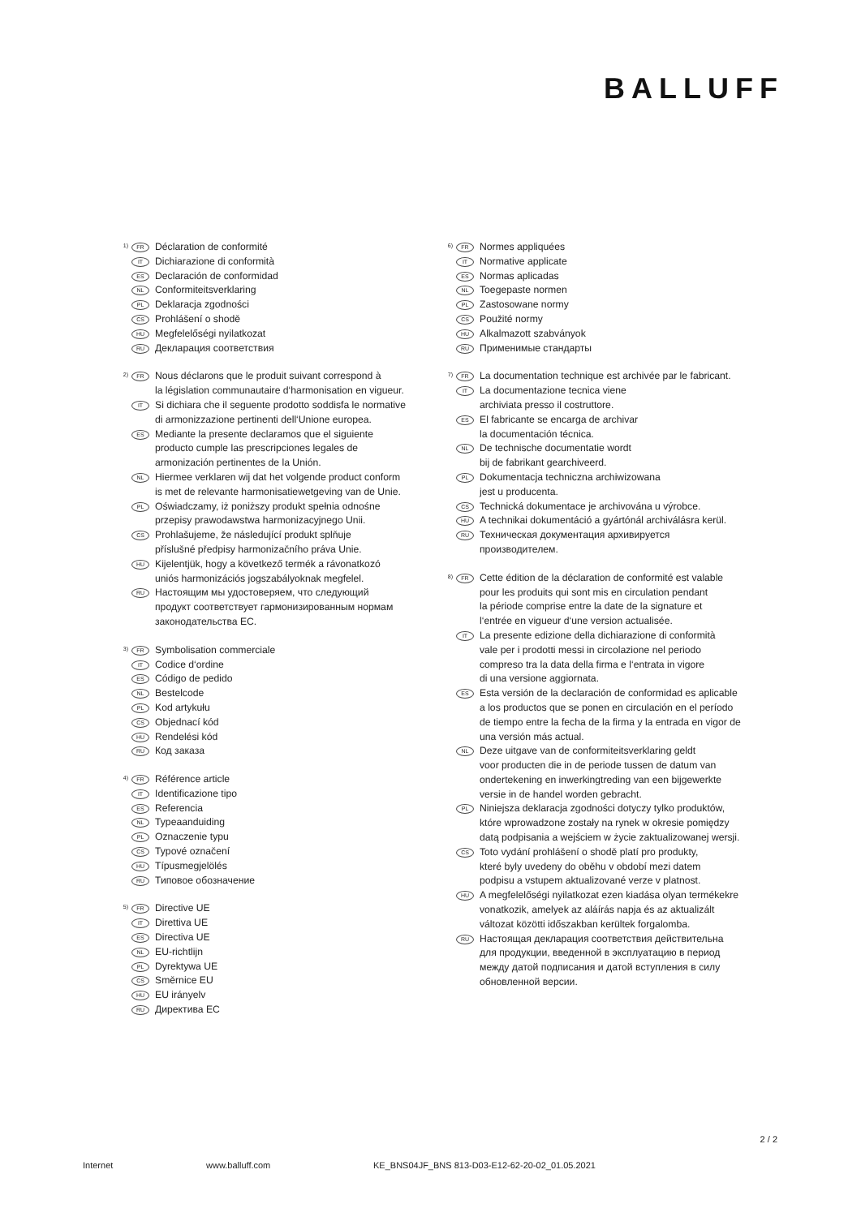BALLUFF
1) FR Déclaration de conformité
IT Dichiarazione di conformità
ES Declaración de conformidad
NL Conformiteitsverklaring
PL Deklaracja zgodności
CS Prohlášení o shodě
HU Megfelelőségi nyilatkozat
RU Декларация соответствия
2) FR Nous déclarons que le produit suivant correspond à
la législation communautaire d‘harmonisation en vigueur.
IT Si dichiara che il seguente prodotto soddisfa le normative
di armonizzazione pertinenti dell‘Unione europea.
ES Mediante la presente declaramos que el siguiente
producto cumple las prescripciones legales de
armonización pertinentes de la Unión.
NL Hiermee verklaren wij dat het volgende product conform
is met de relevante harmonisatiewetgeving van de Unie.
PL Oświadczamy, iż poniższy produkt spełnia odnośne
przepisy prawodawstwa harmonizacyjnego Unii.
CS Prohlašujeme, že následující produkt splňuje
příslušné předpisy harmonizačního práva Unie.
HU Kijelentjük, hogy a következő termék a rávonatkozó
uniós harmonizációs jogszabályoknak megfelel.
RU Настоящим мы удостоверяем, что следующий
продукт соответствует гармонизированным нормам
законодательства ЕС.
3) FR Symbolisation commerciale
IT Codice d‘ordine
ES Código de pedido
NL Bestelcode
PL Kod artykułu
CS Objednací kód
HU Rendelési kód
RU Код заказа
4) FR Référence article
IT Identificazione tipo
ES Referencia
NL Typeaanduiding
PL Oznaczenie typu
CS Typové označení
HU Típusmegjelölés
RU Типовое обозначение
5) FR Directive UE
IT Direttiva UE
ES Directiva UE
NL EU-richtlijn
PL Dyrektywa UE
CS Směrnice EU
HU EU irányelv
RU Директива ЕС
6) FR Normes appliquées
IT Normative applicate
ES Normas aplicadas
NL Toegepaste normen
PL Zastosowane normy
CS Použité normy
HU Alkalmazott szabványok
RU Применимые стандарты
7) FR La documentation technique est archivée par le fabricant.
IT La documentazione tecnica viene
archiviata presso il costruttore.
ES El fabricante se encarga de archivar
la documentación técnica.
NL De technische documentatie wordt
bij de fabrikant gearchiveerd.
PL Dokumentacja techniczna archiwizowana
jest u producenta.
CS Technická dokumentace je archivována u výrobce.
HU A technikai dokumentáció a gyártónál archiválásra kerül.
RU Техническая документация архивируется
производителем.
8) FR Cette édition de la déclaration de conformité est valable
pour les produits qui sont mis en circulation pendant
la période comprise entre la date de la signature et
l‘entrée en vigueur d‘une version actualisée.
IT La presente edizione della dichiarazione di conformità
vale per i prodotti messi in circolazione nel periodo
compreso tra la data della firma e l‘entrata in vigore
di una versione aggiornata.
ES Esta versión de la declaración de conformidad es aplicable
a los productos que se ponen en circulación en el período
de tiempo entre la fecha de la firma y la entrada en vigor de
una versión más actual.
NL Deze uitgave van de conformiteitsverklaring geldt
voor producten die in de periode tussen de datum van
ondertekening en inwerkingtreding van een bijgewerkte
versie in de handel worden gebracht.
PL Niniejsza deklaracja zgodności dotyczy tylko produktów,
które wprowadzone zostały na rynek w okresie pomiędzy
datą podpisania a wejściem w życie zaktualizowanej wersji.
CS Toto vydání prohlášení o shodě platí pro produkty,
které byly uvedeny do oběhu v období mezi datem
podpisu a vstupem aktualizované verze v platnost.
HU A megfelelőségi nyilatkozat ezen kiadása olyan termékekre
vonatkozik, amelyek az aláírás napja és az aktualizált
változat közötti időszakban kerültek forgalomba.
RU Настоящая декларация соответствия действительна
для продукции, введенной в эксплуатацию в период
между датой подписания и датой вступления в силу
обновленной версии.
2 / 2
Internet www.balluff.com KE_BNS04JF_BNS 813-D03-E12-62-20-02_01.05.2021